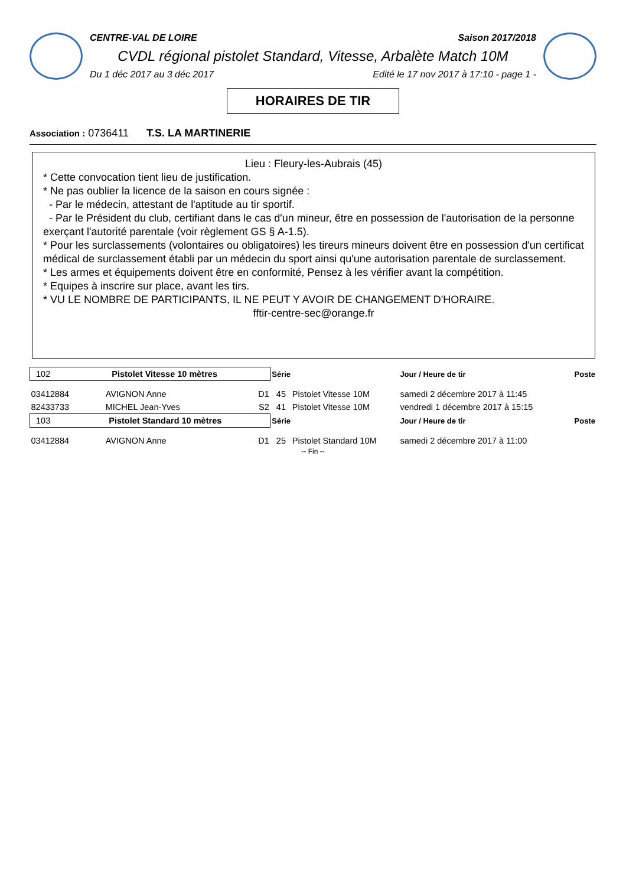CENTRE-VAL DE LOIRE Saison 2017/2018
CVDL régional pistolet Standard, Vitesse, Arbalète Match 10M
Du 1 déc 2017 au 3 déc 2017 Edité le 17 nov 2017 à 17:10 - page 1 -
HORAIRES DE TIR
Association : 0736411 T.S. LA MARTINERIE
Lieu : Fleury-les-Aubrais (45)
* Cette convocation tient lieu de justification.
* Ne pas oublier la licence de la saison en cours signée :
- Par le médecin, attestant de l'aptitude au tir sportif.
- Par le Président du club, certifiant dans le cas d'un mineur, être en possession de l'autorisation de la personne exerçant l'autorité parentale (voir règlement GS § A-1.5).
* Pour les surclassements (volontaires ou obligatoires) les tireurs mineurs doivent être en possession d'un certificat médical de surclassement établi par un médecin du sport ainsi qu'une autorisation parentale de surclassement.
* Les armes et équipements doivent être en conformité, Pensez à les vérifier avant la compétition.
* Equipes à inscrire sur place, avant les tirs.
* VU LE NOMBRE DE PARTICIPANTS, IL NE PEUT Y AVOIR DE CHANGEMENT D'HORAIRE.
fftir-centre-sec@orange.fr
| 102 Pistolet Vitesse 10 mètres | | | Série | | Jour / Heure de tir | Poste |
| 03412884 | AVIGNON Anne | D1 | 45 | Pistolet Vitesse 10M | samedi 2 décembre 2017 à 11:45 | |
| 82433733 | MICHEL Jean-Yves | S2 | 41 | Pistolet Vitesse 10M | vendredi 1 décembre 2017 à 15:15 | |
| 103 Pistolet Standard 10 mètres | | | Série | | Jour / Heure de tir | Poste |
| 03412884 | AVIGNON Anne | D1 | 25 | Pistolet Standard 10M | samedi 2 décembre 2017 à 11:00 | |
-- Fin --